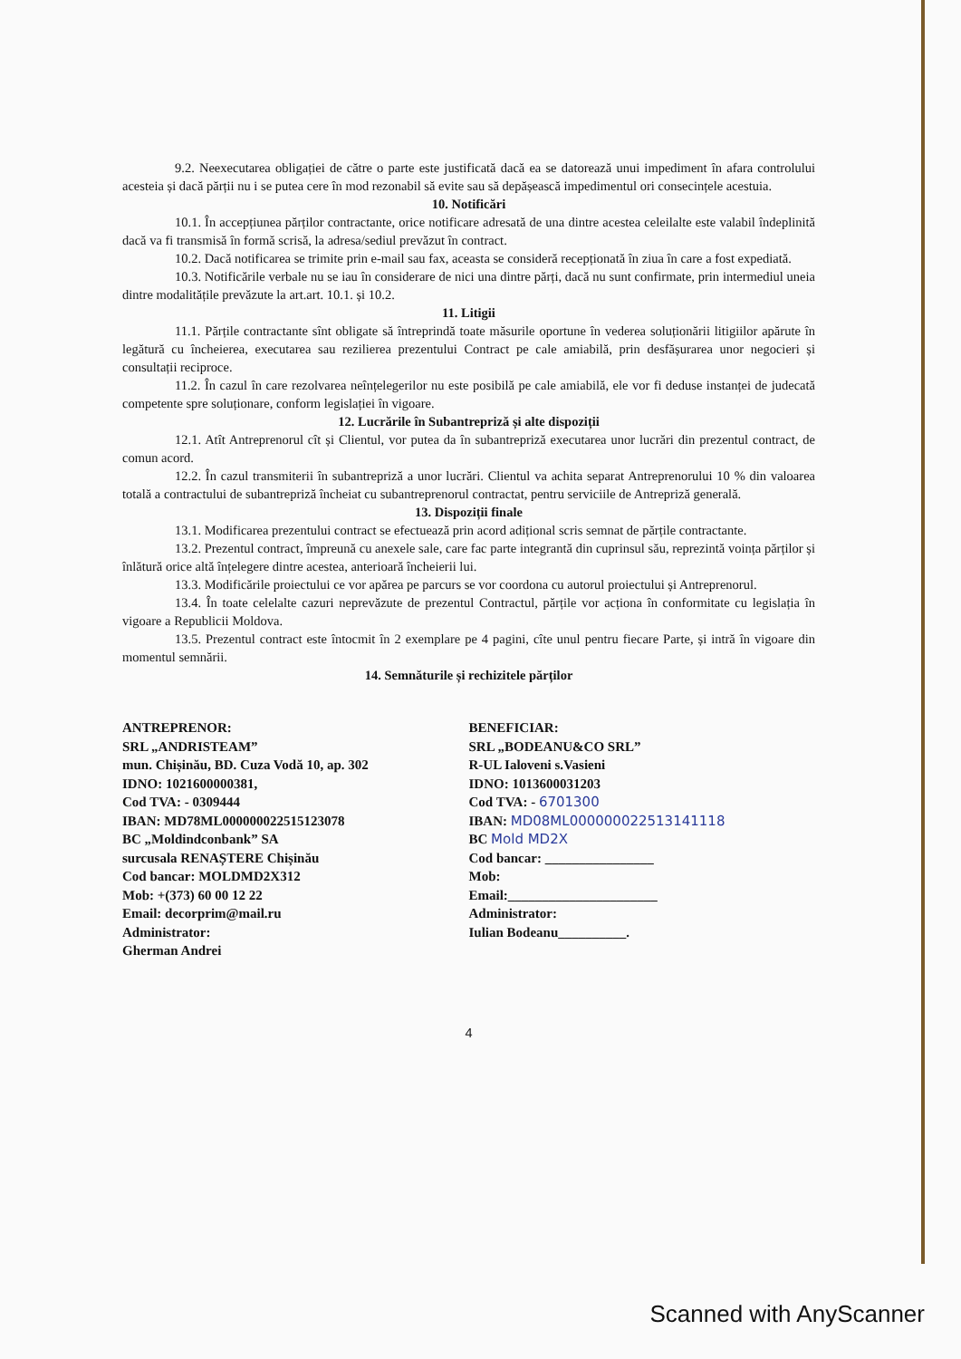9.2. Neexecutarea obligației de către o parte este justificată dacă ea se datorează unui impediment în afara controlului acesteia și dacă părții nu i se putea cere în mod rezonabil să evite sau să depășească impedimentul ori consecințele acestuia.
10. Notificări
10.1. În accepțiunea părților contractante, orice notificare adresată de una dintre acestea celeilalte este valabil îndeplinită dacă va fi transmisă în formă scrisă, la adresa/sediul prevăzut în contract.
10.2. Dacă notificarea se trimite prin e-mail sau fax, aceasta se consideră recepționată în ziua în care a fost expediată.
10.3. Notificările verbale nu se iau în considerare de nici una dintre părți, dacă nu sunt confirmate, prin intermediul uneia dintre modalitățile prevăzute la art.art. 10.1. și 10.2.
11. Litigii
11.1. Părțile contractante sînt obligate să întreprindă toate măsurile oportune în vederea soluționării litigiilor apărute în legătură cu încheierea, executarea sau rezilierea prezentului Contract pe cale amiabilă, prin desfășurarea unor negocieri și consultații reciproce.
11.2. În cazul în care rezolvarea neînțelegerilor nu este posibilă pe cale amiabilă, ele vor fi deduse instanței de judecată competente spre soluționare, conform legislației în vigoare.
12. Lucrările în Subantrepriză și alte dispoziții
12.1. Atît Antreprenorul cît și Clientul, vor putea da în subantrepriză executarea unor lucrări din prezentul contract, de comun acord.
12.2. În cazul transmiterii în subantrepriză a unor lucrări. Clientul va achita separat Antreprenorului 10 % din valoarea totală a contractului de subantrepriză încheiat cu subantreprenorul contractat, pentru serviciile de Antrepriză generală.
13. Dispoziții finale
13.1. Modificarea prezentului contract se efectuează prin acord adițional scris semnat de părțile contractante.
13.2. Prezentul contract, împreună cu anexele sale, care fac parte integrantă din cuprinsul său, reprezintă voința părților și înlătură orice altă înțelegere dintre acestea, anterioară încheierii lui.
13.3. Modificările proiectului ce vor apărea pe parcurs se vor coordona cu autorul proiectului și Antreprenorul.
13.4. În toate celelalte cazuri neprevăzute de prezentul Contractul, părțile vor acționa în conformitate cu legislația în vigoare a Republicii Moldova.
13.5. Prezentul contract este întocmit în 2 exemplare pe 4 pagini, cîte unul pentru fiecare Parte, și intră în vigoare din momentul semnării.
14. Semnăturile și rechizitele părților
ANTREPRENOR:
SRL „ANDRISTEAM”
mun. Chișinău, BD. Cuza Vodă 10, ap. 302
IDNO: 1021600000381,
Cod TVA: - 0309444
IBAN: MD78ML000000022515123078
BC „Moldindconbank” SA
surcusala RENAȘTERE Chișinău
Cod bancar: MOLDMD2X312
Mob: +(373) 60 00 12 22
Email: decorprim@mail.ru
Administrator:
Gherman Andrei
BENEFICIAR:
SRL „BODEANU&CO SRL”
R-UL Ialoveni s.Vasieni
IDNO: 1013600031203
Cod TVA: - 6701300
IBAN: MD08ML000000022513141118
BC Mold MD2X
Cod bancar: ________________
Mob:
Email:______________________
Administrator:
Iulian Bodeanu__________.
4
Scanned with AnyScanner